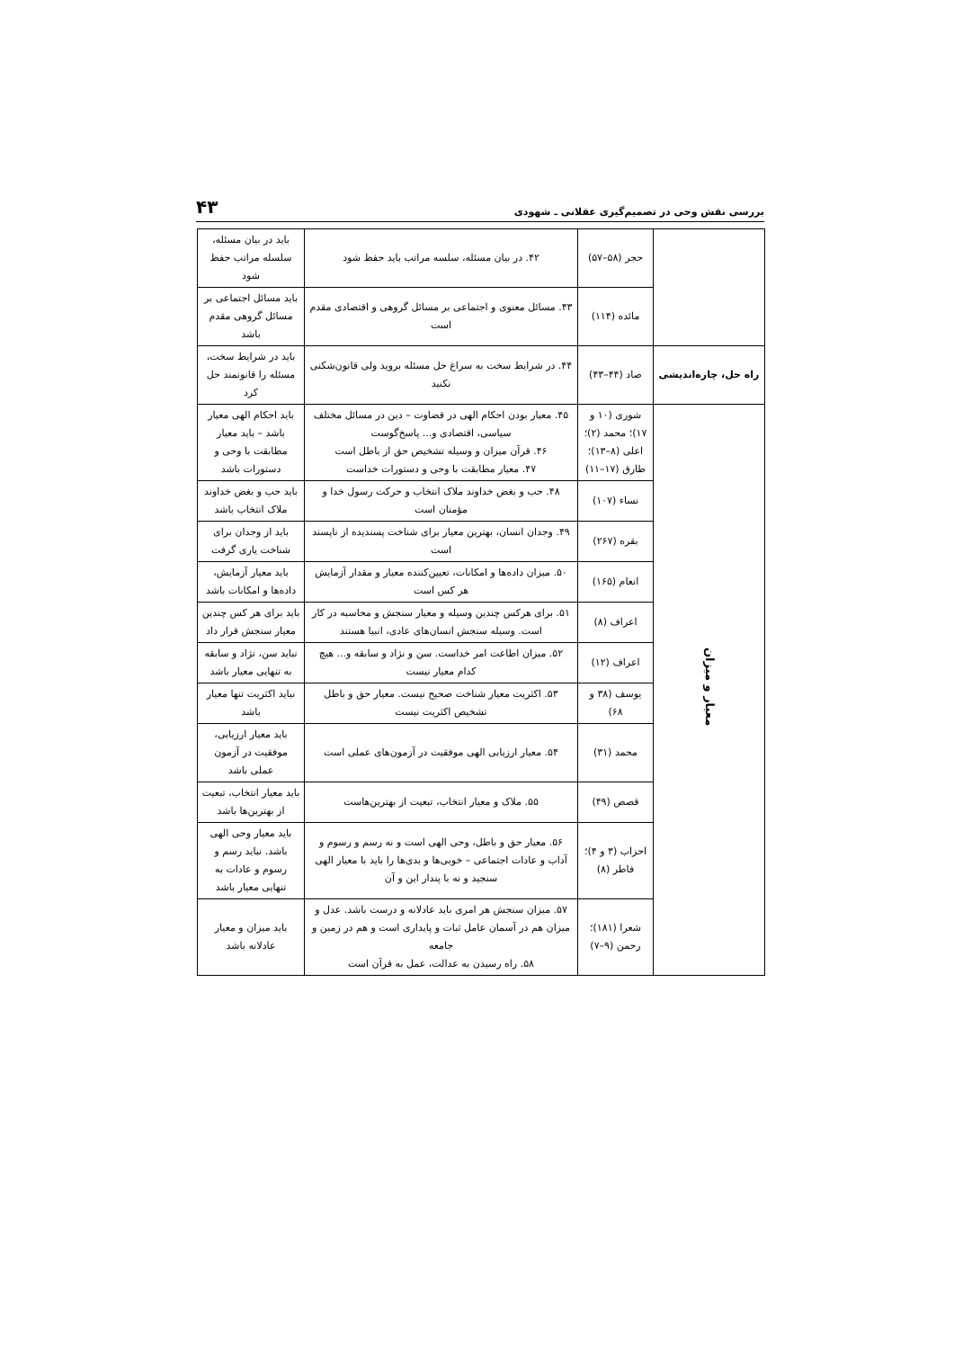بررسی نقش وحی در تصمیم‌گیری عقلانی ـ شهودی
۴۳
| | حجر (۵۸–۵۷) | ۴۲. در بیان مسئله، سلسه مراتب باید حفظ شود | باید در بیان مسئله، سلسله مراتب حفظ شود |
| | مائده (۱۱۴) | ۴۳. مسائل معنوی و اجتماعی بر مسائل گروهی و اقتصادی مقدم است | باید مسائل اجتماعی بر مسائل گروهی مقدم باشد |
| راه حل، چاره‌اندیشی | صاد (۴۴–۴۳) | ۴۴. در شرایط سخت به سراغ حل مسئله بروید ولی قانون‌شکنی نکنید | باید در شرایط سخت، مسئله را قانونمند حل کرد |
| معیار و میزان | شوری (۱۰ و ۱۷)؛ محمد (۲)؛ اعلی (۸–۱۳)؛ طارق (۱۷–۱۱) | ۴۵. معیار بودن احکام الهی در قضاوت – دین در مسائل مختلف سیاسی، اقتصادی و... پاسخ‌گوست ۴۶. قرآن میزان و وسیله تشخیص حق از باطل است ۴۷. معیار مطابقت با وحی و دستورات خداست | باید احکام الهی معیار باشد – باید معیار مطابقت با وحی و دستورات باشد |
| | نساء (۱۰۷) | ۴۸. حب و بغض خداوند ملاک انتخاب و حرکت رسول خدا و مؤمنان است | باید حب و بغض خداوند ملاک انتخاب باشد |
| | بقره (۲۶۷) | ۴۹. وجدان انسان، بهترین معیار برای شناخت پسندیده از ناپسند است | باید از وجدان برای شناخت یاری گرفت |
| | انعام (۱۶۵) | ۵۰. میزان داده‌ها و امکانات، تعیین‌کننده معیار و مقدار آزمایش هر کس است | باید معیار آزمایش، داده‌ها و امکانات باشد |
| | اعراف (۸) | ۵۱. برای هرکس چندین وسیله و معیار سنجش و محاسبه در کار است. وسیله سنجش انسان‌های عادی، انبیا هستند | باید برای هر کس چندین معیار سنجش قرار داد |
| | اعراف (۱۲) | ۵۲. میزان اطاعت امر خداست. سن و نژاد و سابقه و... هیچ کدام معیار نیست | نباید سن، نژاد و سابقه به تنهایی معیار باشد |
| | یوسف (۳۸ و ۶۸) | ۵۳. اکثریت معیار شناخت صحیح نیست. معیار حق و باطل تشخیص اکثریت نیست | نباید اکثریت تنها معیار باشد |
| | محمد (۳۱) | ۵۴. معیار ارزیابی الهی موفقیت در آزمون‌های عملی است | باید معیار ارزیابی، موفقیت در آزمون عملی باشد |
| | قصص (۴۹) | ۵۵. ملاک و معیار انتخاب، تبعیت از بهترین‌هاست | باید معیار انتخاب، تبعیت از بهترین‌ها باشد |
| | احزاب (۳ و ۴)؛ فاطر (۸) | ۵۶. معیار حق و باطل، وحی الهی است و نه رسم و رسوم و آداب و عادات اجتماعی – خوبی‌ها و بدی‌ها را باید با معیار الهی سنجید و نه با پندار این و آن | باید معیار وحی الهی باشد. نباید رسم و رسوم و عادات به تنهایی معیار باشد |
| | شعرا (۱۸۱)؛ رحمن (۹–۷) | ۵۷. میزان سنجش هر امری باید عادلانه و درست باشد. عدل و میزان هم در آسمان عامل ثبات و پایداری است و هم در زمین و جامعه ۵۸. راه رسیدن به عدالت، عمل به قرآن است | باید میزان و معیار عادلانه باشد |